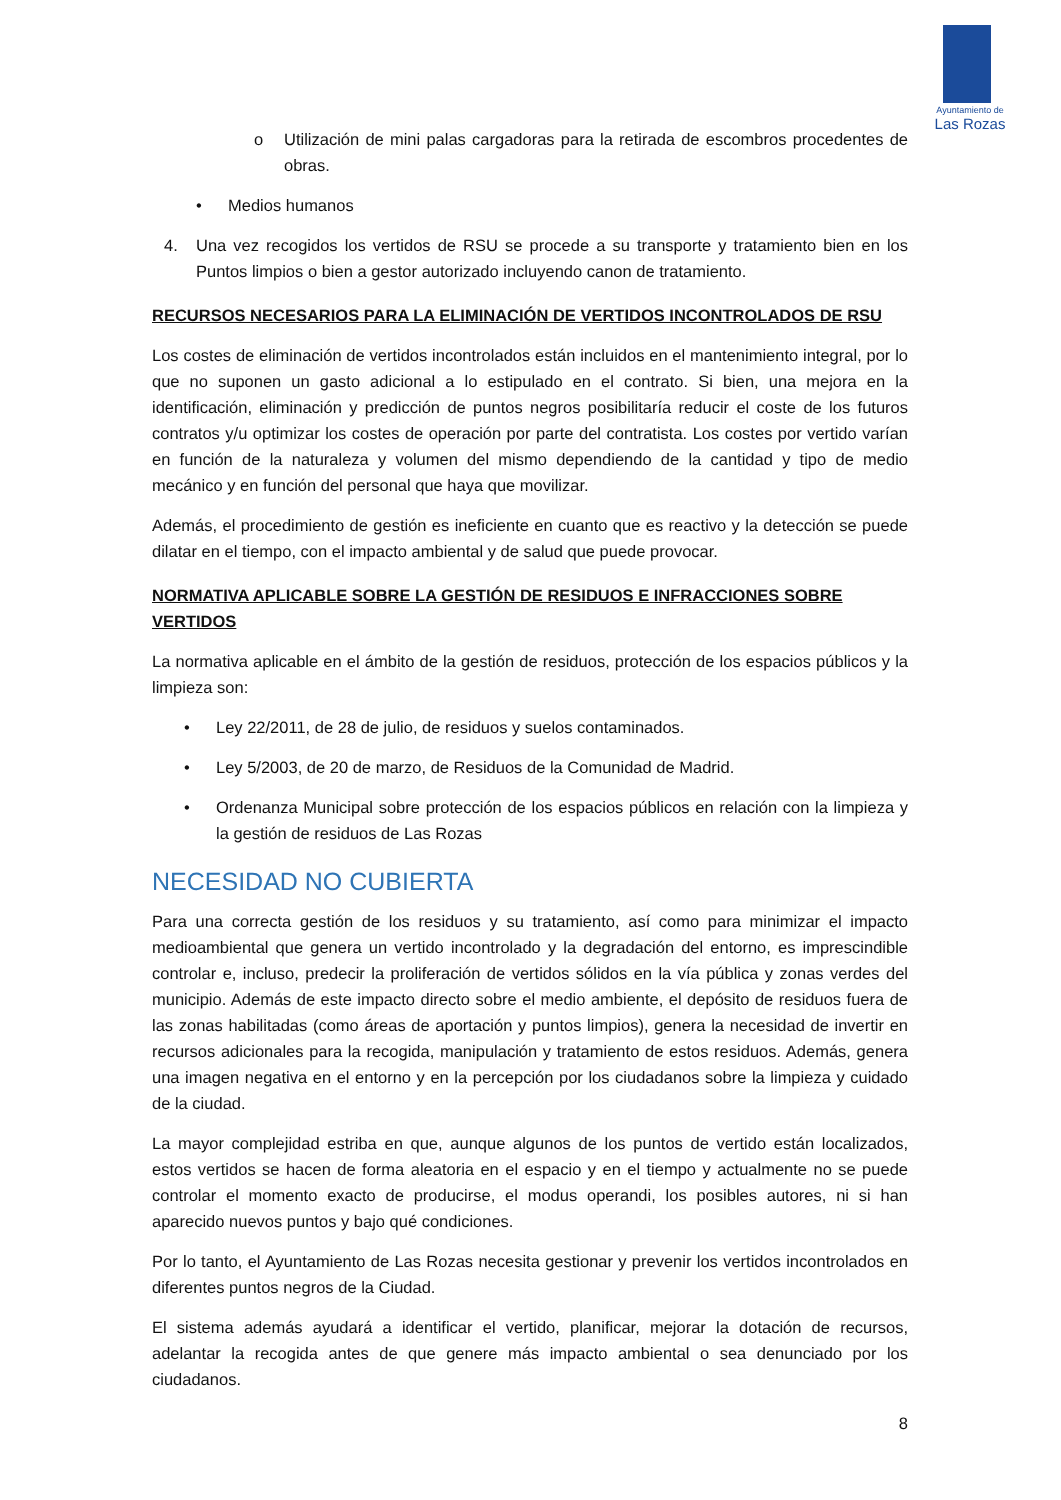Ayuntamiento de
Las Rozas
o Utilización de mini palas cargadoras para la retirada de escombros procedentes de obras.
• Medios humanos
4. Una vez recogidos los vertidos de RSU se procede a su transporte y tratamiento bien en los Puntos limpios o bien a gestor autorizado incluyendo canon de tratamiento.
RECURSOS NECESARIOS PARA LA ELIMINACIÓN DE VERTIDOS INCONTROLADOS DE RSU
Los costes de eliminación de vertidos incontrolados están incluidos en el mantenimiento integral, por lo que no suponen un gasto adicional a lo estipulado en el contrato. Si bien, una mejora en la identificación, eliminación y predicción de puntos negros posibilitaría reducir el coste de los futuros contratos y/u optimizar los costes de operación por parte del contratista. Los costes por vertido varían en función de la naturaleza y volumen del mismo dependiendo de la cantidad y tipo de medio mecánico y en función del personal que haya que movilizar.
Además, el procedimiento de gestión es ineficiente en cuanto que es reactivo y la detección se puede dilatar en el tiempo, con el impacto ambiental y de salud que puede provocar.
NORMATIVA APLICABLE SOBRE LA GESTIÓN DE RESIDUOS E INFRACCIONES SOBRE VERTIDOS
La normativa aplicable en el ámbito de la gestión de residuos, protección de los espacios públicos y la limpieza son:
• Ley 22/2011, de 28 de julio, de residuos y suelos contaminados.
• Ley 5/2003, de 20 de marzo, de Residuos de la Comunidad de Madrid.
• Ordenanza Municipal sobre protección de los espacios públicos en relación con la limpieza y la gestión de residuos de Las Rozas
NECESIDAD NO CUBIERTA
Para una correcta gestión de los residuos y su tratamiento, así como para minimizar el impacto medioambiental que genera un vertido incontrolado y la degradación del entorno, es imprescindible controlar e, incluso, predecir la proliferación de vertidos sólidos en la vía pública y zonas verdes del municipio. Además de este impacto directo sobre el medio ambiente, el depósito de residuos fuera de las zonas habilitadas (como áreas de aportación y puntos limpios), genera la necesidad de invertir en recursos adicionales para la recogida, manipulación y tratamiento de estos residuos. Además, genera una imagen negativa en el entorno y en la percepción por los ciudadanos sobre la limpieza y cuidado de la ciudad.
La mayor complejidad estriba en que, aunque algunos de los puntos de vertido están localizados, estos vertidos se hacen de forma aleatoria en el espacio y en el tiempo y actualmente no se puede controlar el momento exacto de producirse, el modus operandi, los posibles autores, ni si han aparecido nuevos puntos y bajo qué condiciones.
Por lo tanto, el Ayuntamiento de Las Rozas necesita gestionar y prevenir los vertidos incontrolados en diferentes puntos negros de la Ciudad.
El sistema además ayudará a identificar el vertido, planificar, mejorar la dotación de recursos, adelantar la recogida antes de que genere más impacto ambiental o sea denunciado por los ciudadanos.
8